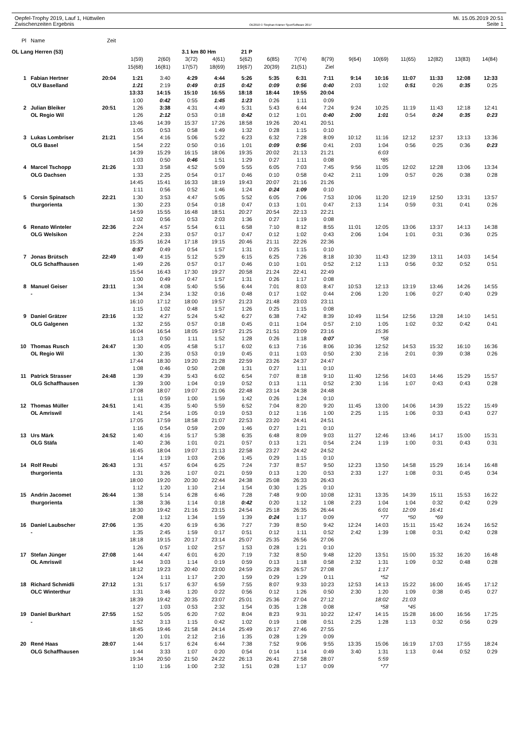Oepfel-Trophy 2019, Lauf 1, Hüttwilen Mi. 15.05.2019 20:51
Zwischenzeiten Ergebnis OE2010 © Stephan Krämer SportSoftware 2017 Seite 1
| Pl | Name | Zeit | | | | | | | | | | | | | | |
| OL Lang Herren (53) | | | | | 3.1 km 80 Hm | | 21 P | | | | | | | | | |
| | | | 1(59) | 2(60) | 3(72) | 4(61) | 5(62) | 6(85) | 7(74) | 8(79) | 9(64) | 10(69) | 11(65) | 12(82) | 13(83) | 14(84) |
| | | | 15(68) | 16(81) | 17(57) | 18(69) | 19(67) | 20(39) | 21(51) | Ziel | | | | | | |
| 1 | Fabian Hertner | 20:04 | 1:21 | 3:40 | 4:29 | 4:44 | 5:26 | 5:35 | 6:31 | 7:11 | 9:14 | 10:16 | 11:07 | 11:33 | 12:08 | 12:33 |
| | OLV Baselland | | 1:21 | 2:19 | 0:49 | 0:15 | 0:42 | 0:09 | 0:56 | 0:40 | 2:03 | 1:02 | 0:51 | 0:26 | 0:35 | 0:25 |
| | | | 13:33 | 14:15 | 15:10 | 16:55 | 18:18 | 18:44 | 19:55 | 20:04 | | | | | | |
| | | | 1:00 | 0:42 | 0:55 | 1:45 | 1:23 | 0:26 | 1:11 | 0:09 | | | | | | |
| 2 | Julian Bleiker | 20:51 | 1:26 | 3:38 | 4:31 | 4:49 | 5:31 | 5:43 | 6:44 | 7:24 | 9:24 | 10:25 | 11:19 | 11:43 | 12:18 | 12:41 |
| | OL Regio Wil | | 1:26 | 2:12 | 0:53 | 0:18 | 0:42 | 0:12 | 1:01 | 0:40 | 2:00 | 1:01 | 0:54 | 0:24 | 0:35 | 0:23 |
| | | | 13:46 | 14:39 | 15:37 | 17:26 | 18:58 | 19:26 | 20:41 | 20:51 | | | | | | |
| | | | 1:05 | 0:53 | 0:58 | 1:49 | 1:32 | 0:28 | 1:15 | 0:10 | | | | | | |
| 3 | Lukas Lombriser | 21:21 | 1:54 | 4:16 | 5:06 | 5:22 | 6:23 | 6:32 | 7:28 | 8:09 | 10:12 | 11:16 | 12:12 | 12:37 | 13:13 | 13:36 |
| | OLG Basel | | 1:54 | 2:22 | 0:50 | 0:16 | 1:01 | 0:09 | 0:56 | 0:41 | 2:03 | 1:04 | 0:56 | 0:25 | 0:36 | 0:23 |
| | | | 14:39 | 15:29 | 16:15 | 18:06 | 19:35 | 20:02 | 21:13 | 21:21 | | 6:03 | | | | |
| | | | 1:03 | 0:50 | 0:46 | 1:51 | 1:29 | 0:27 | 1:11 | 0:08 | | *85 | | | | |
| 4 | Marcel Tschopp | 21:26 | 1:33 | 3:58 | 4:52 | 5:09 | 5:55 | 6:05 | 7:03 | 7:45 | 9:56 | 11:05 | 12:02 | 12:28 | 13:06 | 13:34 |
| | OLG Dachsen | | 1:33 | 2:25 | 0:54 | 0:17 | 0:46 | 0:10 | 0:58 | 0:42 | 2:11 | 1:09 | 0:57 | 0:26 | 0:38 | 0:28 |
| | | | 14:45 | 15:41 | 16:33 | 18:19 | 19:43 | 20:07 | 21:16 | 21:26 | | | | | | |
| | | | 1:11 | 0:56 | 0:52 | 1:46 | 1:24 | 0:24 | 1:09 | 0:10 | | | | | | |
| 5 | Corsin Spinatsch | 22:21 | 1:30 | 3:53 | 4:47 | 5:05 | 5:52 | 6:05 | 7:06 | 7:53 | 10:06 | 11:20 | 12:19 | 12:50 | 13:31 | 13:57 |
| | thurgorienta | | 1:30 | 2:23 | 0:54 | 0:18 | 0:47 | 0:13 | 1:01 | 0:47 | 2:13 | 1:14 | 0:59 | 0:31 | 0:41 | 0:26 |
| | | | 14:59 | 15:55 | 16:48 | 18:51 | 20:27 | 20:54 | 22:13 | 22:21 | | | | | | |
| | | | 1:02 | 0:56 | 0:53 | 2:03 | 1:36 | 0:27 | 1:19 | 0:08 | | | | | | |
| 6 | Renato Winteler | 22:36 | 2:24 | 4:57 | 5:54 | 6:11 | 6:58 | 7:10 | 8:12 | 8:55 | 11:01 | 12:05 | 13:06 | 13:37 | 14:13 | 14:38 |
| | OLG Welsikon | | 2:24 | 2:33 | 0:57 | 0:17 | 0:47 | 0:12 | 1:02 | 0:43 | 2:06 | 1:04 | 1:01 | 0:31 | 0:36 | 0:25 |
| | | | 15:35 | 16:24 | 17:18 | 19:15 | 20:46 | 21:11 | 22:26 | 22:36 | | | | | | |
| | | | 0:57 | 0:49 | 0:54 | 1:57 | 1:31 | 0:25 | 1:15 | 0:10 | | | | | | |
| 7 | Jonas Brütsch | 22:49 | 1:49 | 4:15 | 5:12 | 5:29 | 6:15 | 6:25 | 7:26 | 8:18 | 10:30 | 11:43 | 12:39 | 13:11 | 14:03 | 14:54 |
| | OLG Schaffhausen | | 1:49 | 2:26 | 0:57 | 0:17 | 0:46 | 0:10 | 1:01 | 0:52 | 2:12 | 1:13 | 0:56 | 0:32 | 0:52 | 0:51 |
| | | | 15:54 | 16:43 | 17:30 | 19:27 | 20:58 | 21:24 | 22:41 | 22:49 | | | | | | |
| | | | 1:00 | 0:49 | 0:47 | 1:57 | 1:31 | 0:26 | 1:17 | 0:08 | | | | | | |
| 8 | Manuel Geiser | 23:11 | 1:34 | 4:08 | 5:40 | 5:56 | 6:44 | 7:01 | 8:03 | 8:47 | 10:53 | 12:13 | 13:19 | 13:46 | 14:26 | 14:55 |
| | - | | 1:34 | 2:34 | 1:32 | 0:16 | 0:48 | 0:17 | 1:02 | 0:44 | 2:06 | 1:20 | 1:06 | 0:27 | 0:40 | 0:29 |
| | | | 16:10 | 17:12 | 18:00 | 19:57 | 21:23 | 21:48 | 23:03 | 23:11 | | | | | | |
| | | | 1:15 | 1:02 | 0:48 | 1:57 | 1:26 | 0:25 | 1:15 | 0:08 | | | | | | |
| 9 | Daniel Grätzer | 23:16 | 1:32 | 4:27 | 5:24 | 5:42 | 6:27 | 6:38 | 7:42 | 8:39 | 10:49 | 11:54 | 12:56 | 13:28 | 14:10 | 14:51 |
| | OLG Galgenen | | 1:32 | 2:55 | 0:57 | 0:18 | 0:45 | 0:11 | 1:04 | 0:57 | 2:10 | 1:05 | 1:02 | 0:32 | 0:42 | 0:41 |
| | | | 16:04 | 16:54 | 18:05 | 19:57 | 21:25 | 21:51 | 23:09 | 23:16 | | 15:36 | | | | |
| | | | 1:13 | 0:50 | 1:11 | 1:52 | 1:28 | 0:26 | 1:18 | 0:07 | | *58 | | | | |
| 10 | Thomas Rusch | 24:47 | 1:30 | 4:05 | 4:58 | 5:17 | 6:02 | 6:13 | 7:16 | 8:06 | 10:36 | 12:52 | 14:53 | 15:32 | 16:10 | 16:36 |
| | OL Regio Wil | | 1:30 | 2:35 | 0:53 | 0:19 | 0:45 | 0:11 | 1:03 | 0:50 | 2:30 | 2:16 | 2:01 | 0:39 | 0:38 | 0:26 |
| | | | 17:44 | 18:30 | 19:20 | 21:28 | 22:59 | 23:26 | 24:37 | 24:47 | | | | | | |
| | | | 1:08 | 0:46 | 0:50 | 2:08 | 1:31 | 0:27 | 1:11 | 0:10 | | | | | | |
| 11 | Patrick Strasser | 24:48 | 1:39 | 4:39 | 5:43 | 6:02 | 6:54 | 7:07 | 8:18 | 9:10 | 11:40 | 12:56 | 14:03 | 14:46 | 15:29 | 15:57 |
| | OLG Schaffhausen | | 1:39 | 3:00 | 1:04 | 0:19 | 0:52 | 0:13 | 1:11 | 0:52 | 2:30 | 1:16 | 1:07 | 0:43 | 0:43 | 0:28 |
| | | | 17:08 | 18:07 | 19:07 | 21:06 | 22:48 | 23:14 | 24:38 | 24:48 | | | | | | |
| | | | 1:11 | 0:59 | 1:00 | 1:59 | 1:42 | 0:26 | 1:24 | 0:10 | | | | | | |
| 12 | Thomas Müller | 24:51 | 1:41 | 4:35 | 5:40 | 5:59 | 6:52 | 7:04 | 8:20 | 9:20 | 11:45 | 13:00 | 14:06 | 14:39 | 15:22 | 15:49 |
| | OL Amriswil | | 1:41 | 2:54 | 1:05 | 0:19 | 0:53 | 0:12 | 1:16 | 1:00 | 2:25 | 1:15 | 1:06 | 0:33 | 0:43 | 0:27 |
| | | | 17:05 | 17:59 | 18:58 | 21:07 | 22:53 | 23:20 | 24:41 | 24:51 | | | | | | |
| | | | 1:16 | 0:54 | 0:59 | 2:09 | 1:46 | 0:27 | 1:21 | 0:10 | | | | | | |
| 13 | Urs Märk | 24:52 | 1:40 | 4:16 | 5:17 | 5:38 | 6:35 | 6:48 | 8:09 | 9:03 | 11:27 | 12:46 | 13:46 | 14:17 | 15:00 | 15:31 |
| | OLG Stäfa | | 1:40 | 2:36 | 1:01 | 0:21 | 0:57 | 0:13 | 1:21 | 0:54 | 2:24 | 1:19 | 1:00 | 0:31 | 0:43 | 0:31 |
| | | | 16:45 | 18:04 | 19:07 | 21:13 | 22:58 | 23:27 | 24:42 | 24:52 | | | | | | |
| | | | 1:14 | 1:19 | 1:03 | 2:06 | 1:45 | 0:29 | 1:15 | 0:10 | | | | | | |
| 14 | Rolf Reubi | 26:43 | 1:31 | 4:57 | 6:04 | 6:25 | 7:24 | 7:37 | 8:57 | 9:50 | 12:23 | 13:50 | 14:58 | 15:29 | 16:14 | 16:48 |
| | thurgorienta | | 1:31 | 3:26 | 1:07 | 0:21 | 0:59 | 0:13 | 1:20 | 0:53 | 2:33 | 1:27 | 1:08 | 0:31 | 0:45 | 0:34 |
| | | | 18:00 | 19:20 | 20:30 | 22:44 | 24:38 | 25:08 | 26:33 | 26:43 | | | | | | |
| | | | 1:12 | 1:20 | 1:10 | 2:14 | 1:54 | 0:30 | 1:25 | 0:10 | | | | | | |
| 15 | Andrin Jacomet | 26:44 | 1:38 | 5:14 | 6:28 | 6:46 | 7:28 | 7:48 | 9:00 | 10:08 | 12:31 | 13:35 | 14:39 | 15:11 | 15:53 | 16:22 |
| | thurgorienta | | 1:38 | 3:36 | 1:14 | 0:18 | 0:42 | 0:20 | 1:12 | 1:08 | 2:23 | 1:04 | 1:04 | 0:32 | 0:42 | 0:29 |
| | | | 18:30 | 19:42 | 21:16 | 23:15 | 24:54 | 25:18 | 26:35 | 26:44 | | 6:01 | 12:09 | 16:41 | | |
| | | | 2:08 | 1:12 | 1:34 | 1:59 | 1:39 | 0:24 | 1:17 | 0:09 | | *77 | *50 | *69 | | |
| 16 | Daniel Laubscher | 27:06 | 1:35 | 4:20 | 6:19 | 6:36 | 7:27 | 7:39 | 8:50 | 9:42 | 12:24 | 14:03 | 15:11 | 15:42 | 16:24 | 16:52 |
| | - | | 1:35 | 2:45 | 1:59 | 0:17 | 0:51 | 0:12 | 1:11 | 0:52 | 2:42 | 1:39 | 1:08 | 0:31 | 0:42 | 0:28 |
| | | | 18:18 | 19:15 | 20:17 | 23:14 | 25:07 | 25:35 | 26:56 | 27:06 | | | | | | |
| | | | 1:26 | 0:57 | 1:02 | 2:57 | 1:53 | 0:28 | 1:21 | 0:10 | | | | | | |
| 17 | Stefan Jünger | 27:08 | 1:44 | 4:47 | 6:01 | 6:20 | 7:19 | 7:32 | 8:50 | 9:48 | 12:20 | 13:51 | 15:00 | 15:32 | 16:20 | 16:48 |
| | OL Amriswil | | 1:44 | 3:03 | 1:14 | 0:19 | 0:59 | 0:13 | 1:18 | 0:58 | 2:32 | 1:31 | 1:09 | 0:32 | 0:48 | 0:28 |
| | | | 18:12 | 19:23 | 20:40 | 23:00 | 24:59 | 25:28 | 26:57 | 27:08 | | 1:17 | | | | |
| | | | 1:24 | 1:11 | 1:17 | 2:20 | 1:59 | 0:29 | 1:29 | 0:11 | | *52 | | | | |
| 18 | Richard Schmidli | 27:12 | 1:31 | 5:17 | 6:37 | 6:59 | 7:55 | 8:07 | 9:33 | 10:23 | 12:53 | 14:13 | 15:22 | 16:00 | 16:45 | 17:12 |
| | OLC Winterthur | | 1:31 | 3:46 | 1:20 | 0:22 | 0:56 | 0:12 | 1:26 | 0:50 | 2:30 | 1:20 | 1:09 | 0:38 | 0:45 | 0:27 |
| | | | 18:39 | 19:42 | 20:35 | 23:07 | 25:01 | 25:36 | 27:04 | 27:12 | | 18:02 | 21:03 | | | |
| | | | 1:27 | 1:03 | 0:53 | 2:32 | 1:54 | 0:35 | 1:28 | 0:08 | | *58 | *45 | | | |
| 19 | Daniel Burkhart | 27:55 | 1:52 | 5:05 | 6:20 | 7:02 | 8:04 | 8:23 | 9:31 | 10:22 | 12:47 | 14:15 | 15:28 | 16:00 | 16:56 | 17:25 |
| | - | | 1:52 | 3:13 | 1:15 | 0:42 | 1:02 | 0:19 | 1:08 | 0:51 | 2:25 | 1:28 | 1:13 | 0:32 | 0:56 | 0:29 |
| | | | 18:45 | 19:46 | 21:58 | 24:14 | 25:49 | 26:17 | 27:46 | 27:55 | | | | | | |
| | | | 1:20 | 1:01 | 2:12 | 2:16 | 1:35 | 0:28 | 1:29 | 0:09 | | | | | | |
| 20 | René Haas | 28:07 | 1:44 | 5:17 | 6:24 | 6:44 | 7:38 | 7:52 | 9:06 | 9:55 | 13:35 | 15:06 | 16:19 | 17:03 | 17:55 | 18:24 |
| | OLG Schaffhausen | | 1:44 | 3:33 | 1:07 | 0:20 | 0:54 | 0:14 | 1:14 | 0:49 | 3:40 | 1:31 | 1:13 | 0:44 | 0:52 | 0:29 |
| | | | 19:34 | 20:50 | 21:50 | 24:22 | 26:13 | 26:41 | 27:58 | 28:07 | | 5:59 | | | | |
| | | | 1:10 | 1:16 | 1:00 | 2:32 | 1:51 | 0:28 | 1:17 | 0:09 | | *77 | | | | |